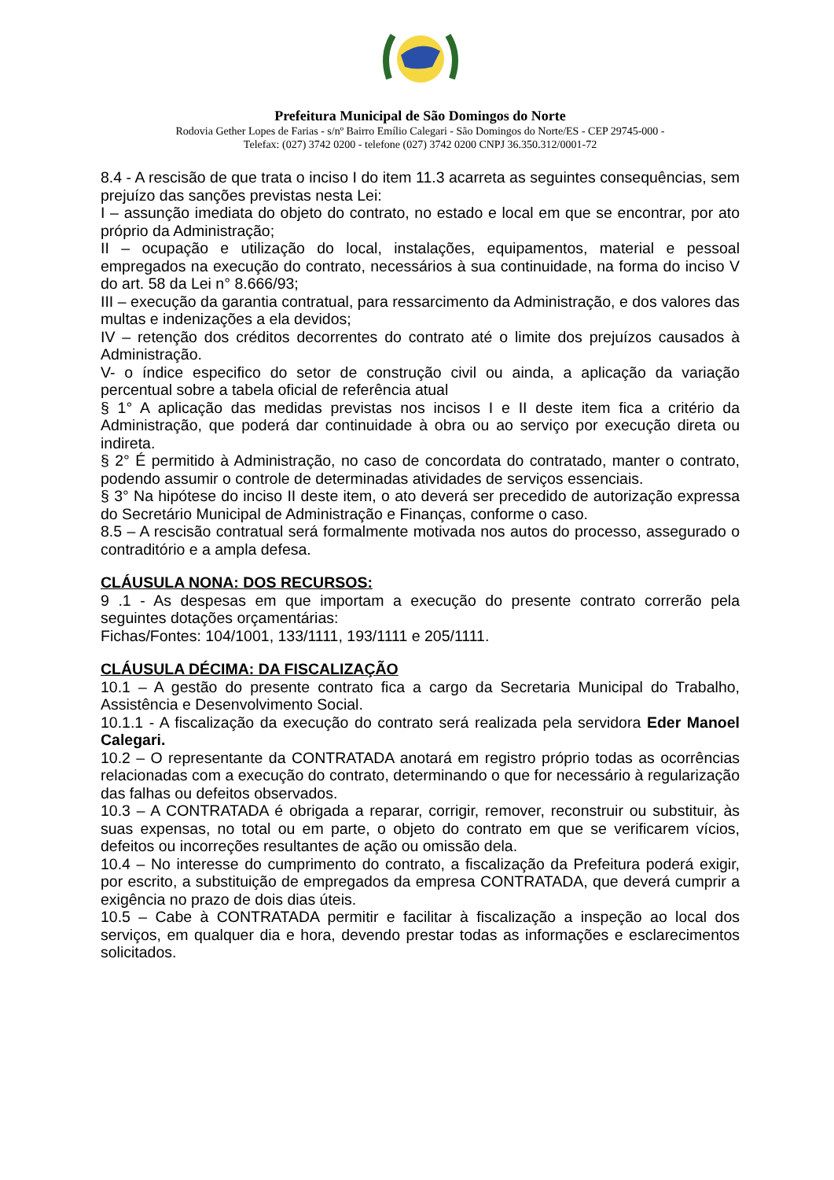Prefeitura Municipal de São Domingos do Norte
Rodovia Gether Lopes de Farias - s/nº Bairro Emílio Calegari - São Domingos do Norte/ES - CEP 29745-000 -
Telefax: (027) 3742 0200 - telefone (027) 3742 0200 CNPJ 36.350.312/0001-72
8.4 - A rescisão de que trata o inciso I do item 11.3 acarreta as seguintes consequências, sem prejuízo das sanções previstas nesta Lei:
I – assunção imediata do objeto do contrato, no estado e local em que se encontrar, por ato próprio da Administração;
II – ocupação e utilização do local, instalações, equipamentos, material e pessoal empregados na execução do contrato, necessários à sua continuidade, na forma do inciso V do art. 58 da Lei n° 8.666/93;
III – execução da garantia contratual, para ressarcimento da Administração, e dos valores das multas e indenizações a ela devidos;
IV – retenção dos créditos decorrentes do contrato até o limite dos prejuízos causados à Administração.
V- o índice especifico do setor de construção civil ou ainda, a aplicação da variação percentual sobre a tabela oficial de referência atual
§ 1° A aplicação das medidas previstas nos incisos I e II deste item fica a critério da Administração, que poderá dar continuidade à obra ou ao serviço por execução direta ou indireta.
§ 2° É permitido à Administração, no caso de concordata do contratado, manter o contrato, podendo assumir o controle de determinadas atividades de serviços essenciais.
§ 3° Na hipótese do inciso II deste item, o ato deverá ser precedido de autorização expressa do Secretário Municipal de Administração e Finanças, conforme o caso.
8.5 – A rescisão contratual será formalmente motivada nos autos do processo, assegurado o contraditório e a ampla defesa.
CLÁUSULA NONA: DOS RECURSOS:
9 .1 - As despesas em que importam a execução do presente contrato correrão pela seguintes dotações orçamentárias:
Fichas/Fontes: 104/1001, 133/1111, 193/1111 e 205/1111.
CLÁUSULA DÉCIMA: DA FISCALIZAÇÃO
10.1 – A gestão do presente contrato fica a cargo da Secretaria Municipal do Trabalho, Assistência e Desenvolvimento Social.
10.1.1 - A fiscalização da execução do contrato será realizada pela servidora Eder Manoel Calegari.
10.2 – O representante da CONTRATADA anotará em registro próprio todas as ocorrências relacionadas com a execução do contrato, determinando o que for necessário à regularização das falhas ou defeitos observados.
10.3 – A CONTRATADA é obrigada a reparar, corrigir, remover, reconstruir ou substituir, às suas expensas, no total ou em parte, o objeto do contrato em que se verificarem vícios, defeitos ou incorreções resultantes de ação ou omissão dela.
10.4 – No interesse do cumprimento do contrato, a fiscalização da Prefeitura poderá exigir, por escrito, a substituição de empregados da empresa CONTRATADA, que deverá cumprir a exigência no prazo de dois dias úteis.
10.5 – Cabe à CONTRATADA permitir e facilitar à fiscalização a inspeção ao local dos serviços, em qualquer dia e hora, devendo prestar todas as informações e esclarecimentos solicitados.